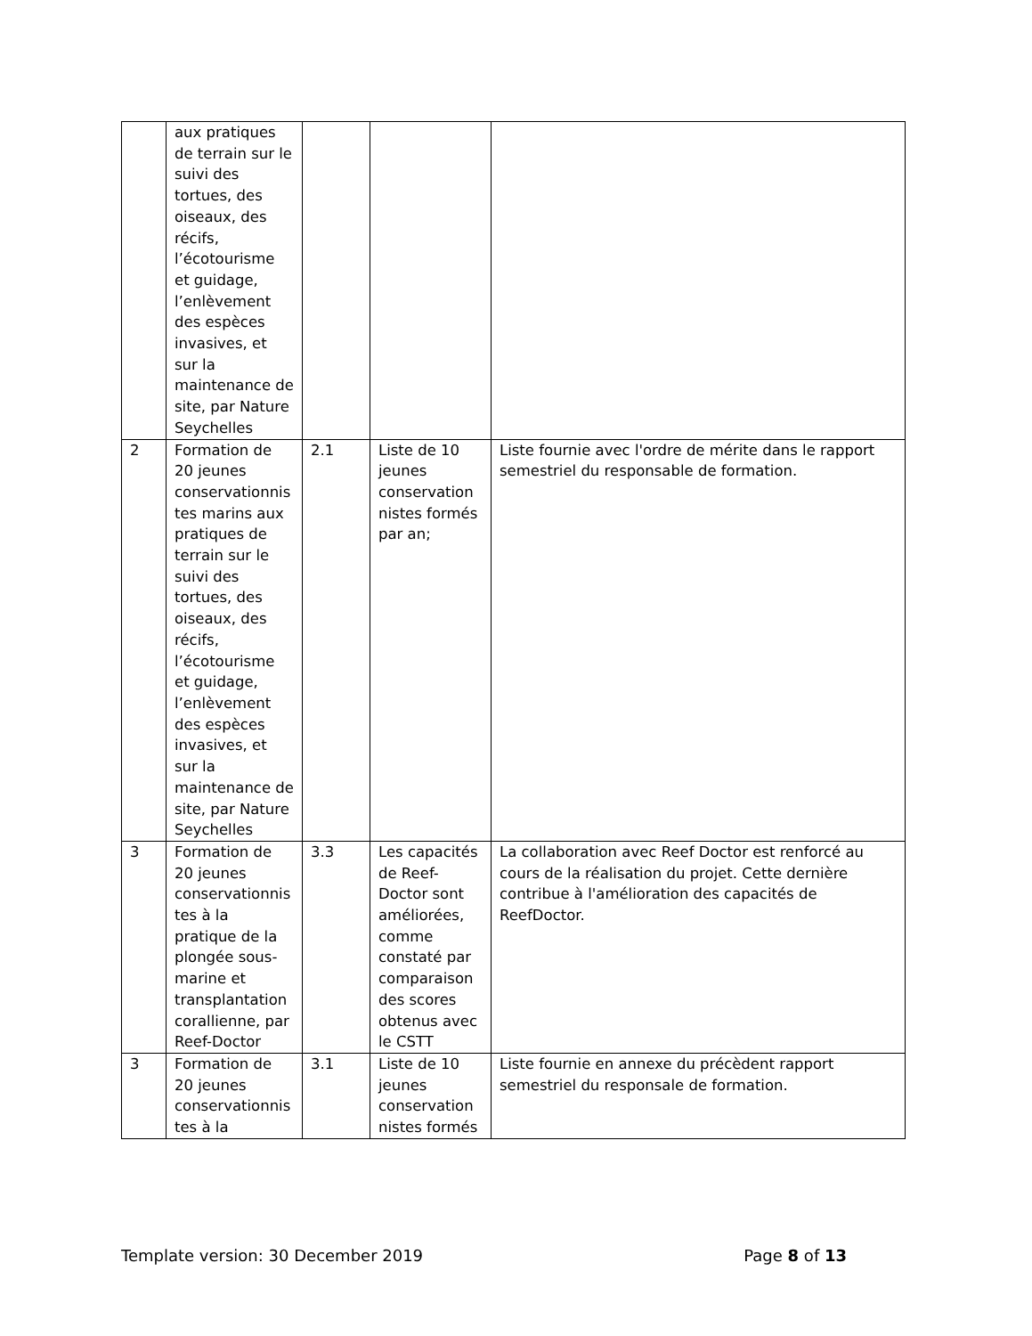| | aux pratiques de terrain sur le suivi des tortues, des oiseaux, des récifs, l’écotourisme et guidage, l’enlèvement des espèces invasives, et sur la maintenance de site, par Nature Seychelles | | | |
| 2 | Formation de 20 jeunes conservationnistes marins aux pratiques de terrain sur le suivi des tortues, des oiseaux, des récifs, l’écotourisme et guidage, l’enlèvement des espèces invasives, et sur la maintenance de site, par Nature Seychelles | 2.1 | Liste de 10 jeunes conservationnistes formés par an; | Liste fournie avec l'ordre de mérite dans le rapport semestriel du responsable de formation. |
| 3 | Formation de 20 jeunes conservationnistes à la pratique de la plongée sous-marine et transplantation corallienne, par Reef-Doctor | 3.3 | Les capacités de Reef-Doctor sont améliorées, comme constaté par comparaison des scores obtenus avec le CSTT | La collaboration avec Reef Doctor est renforcé au cours de la réalisation du projet. Cette dernière contribue à l'amélioration des capacités de ReefDoctor. |
| 3 | Formation de 20 jeunes conservationnistes à la | 3.1 | Liste de 10 jeunes conservationnistes formés | Liste fournie en annexe du précèdent rapport semestriel du responsale de formation. |
Template version: 30 December 2019 Page 8 of 13